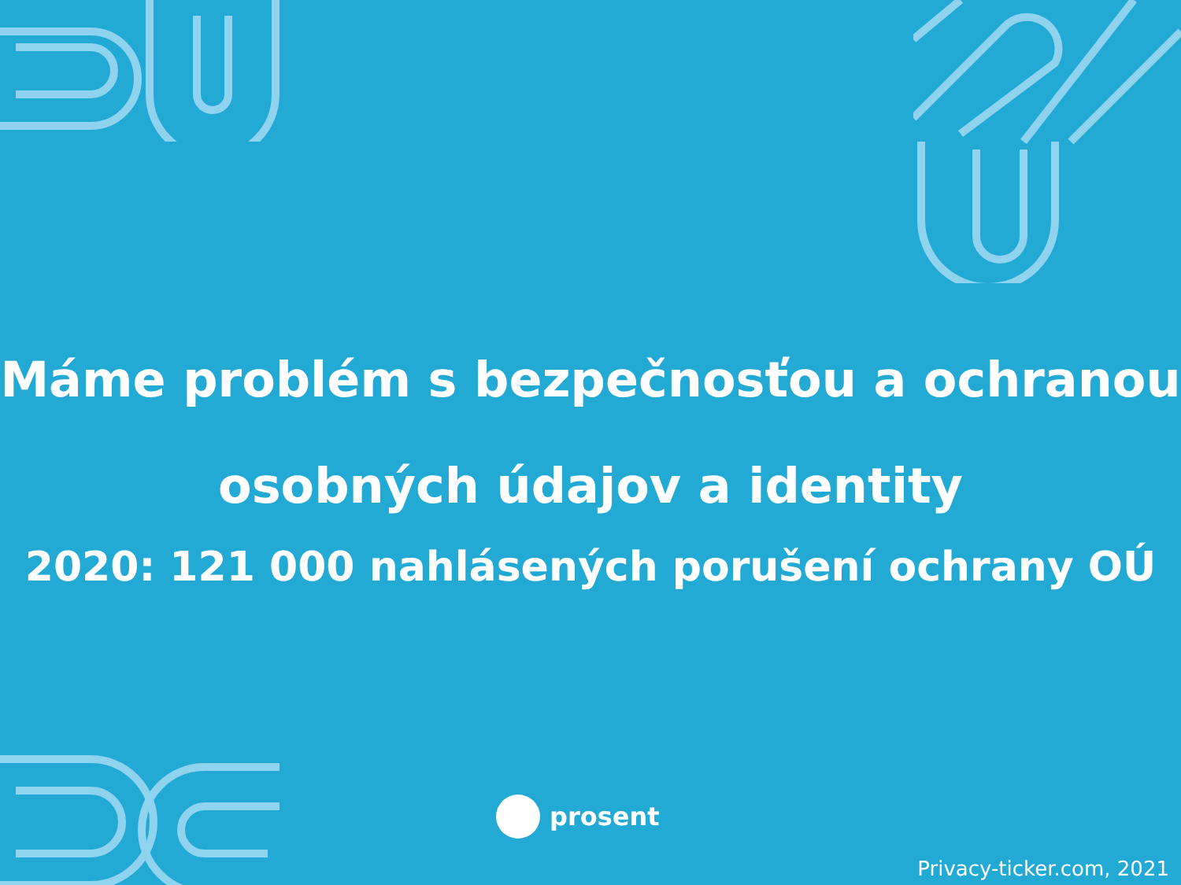Máme problém s bezpečnosťou a ochranou
osobných údajov a identity
2020: 121 000 nahlásených porušení ochrany OÚ
prosent
Privacy-ticker.com, 2021